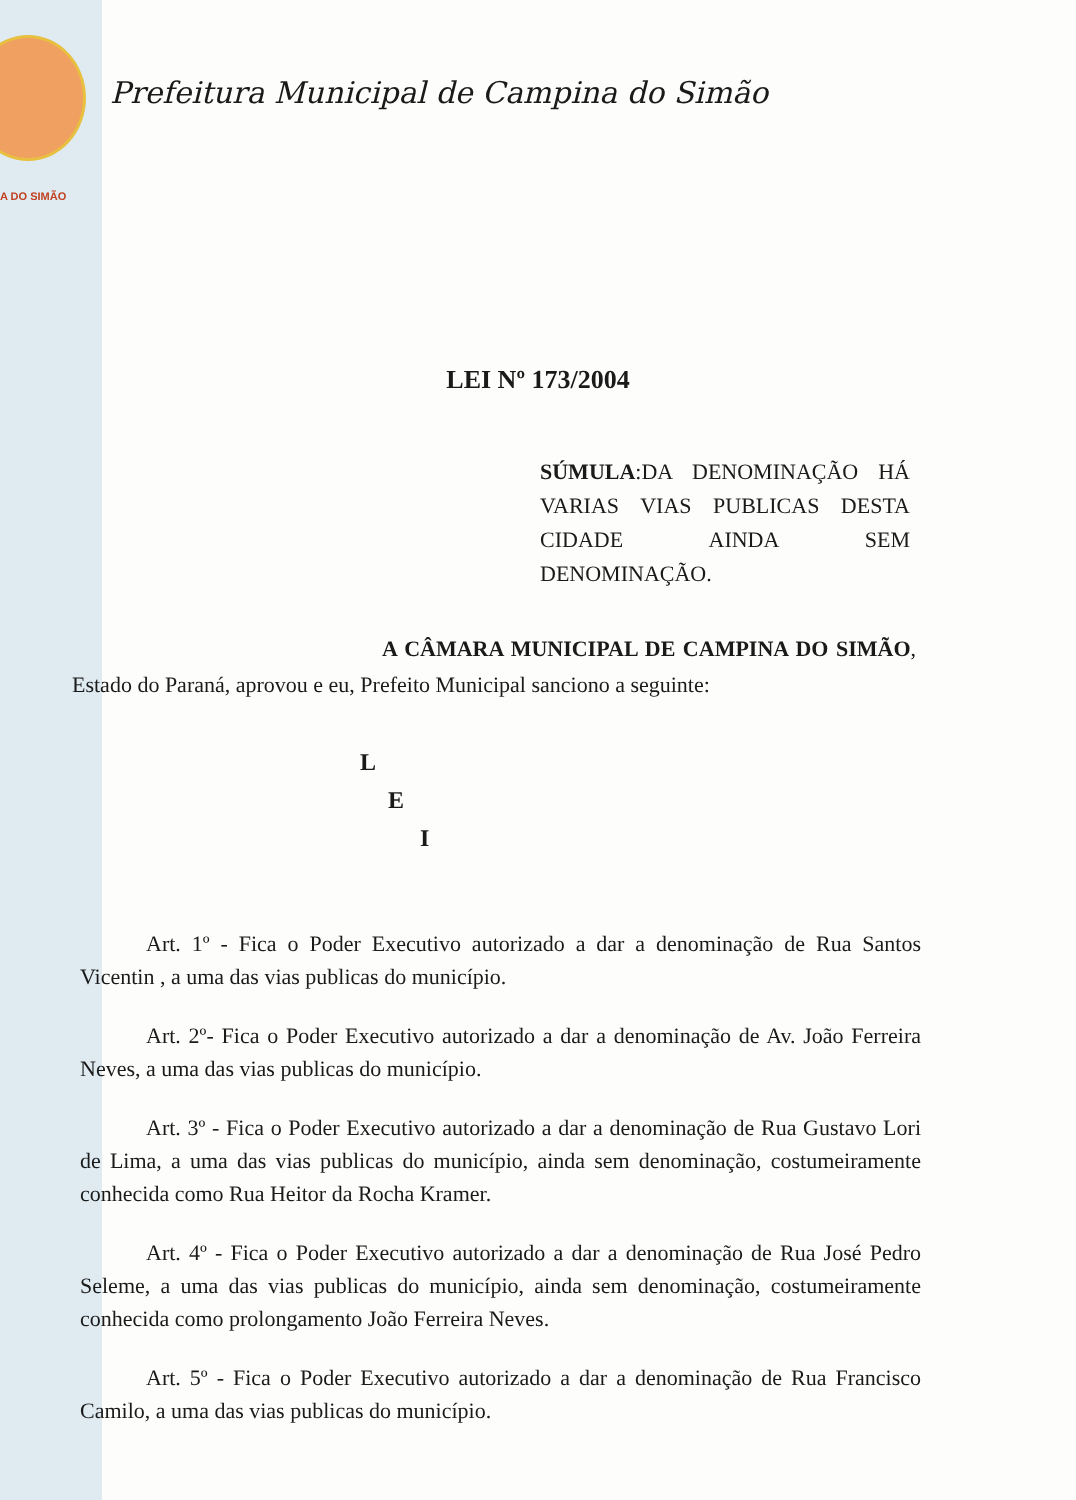A DO SIMÃO
Prefeitura Municipal de Campina do Simão
LEI Nº 173/2004
SÚMULA:DA DENOMINAÇÃO HÁ VARIAS VIAS PUBLICAS DESTA CIDADE AINDA SEM DENOMINAÇÃO.
A CÂMARA MUNICIPAL DE CAMPINA DO SIMÃO, Estado do Paraná, aprovou e eu, Prefeito Municipal sanciono a seguinte:
L
E
I
Art. 1º - Fica o Poder Executivo autorizado a dar a denominação de Rua Santos Vicentin , a uma das vias publicas do município.
Art. 2º- Fica o Poder Executivo autorizado a dar a denominação de Av. João Ferreira Neves, a uma das vias publicas do município.
Art. 3º - Fica o Poder Executivo autorizado a dar a denominação de Rua Gustavo Lori de Lima, a uma das vias publicas do município, ainda sem denominação, costumeiramente conhecida como Rua Heitor da Rocha Kramer.
Art. 4º - Fica o Poder Executivo autorizado a dar a denominação de Rua José Pedro Seleme, a uma das vias publicas do município, ainda sem denominação, costumeiramente conhecida como prolongamento João Ferreira Neves.
Art. 5º - Fica o Poder Executivo autorizado a dar a denominação de Rua Francisco Camilo, a uma das vias publicas do município.